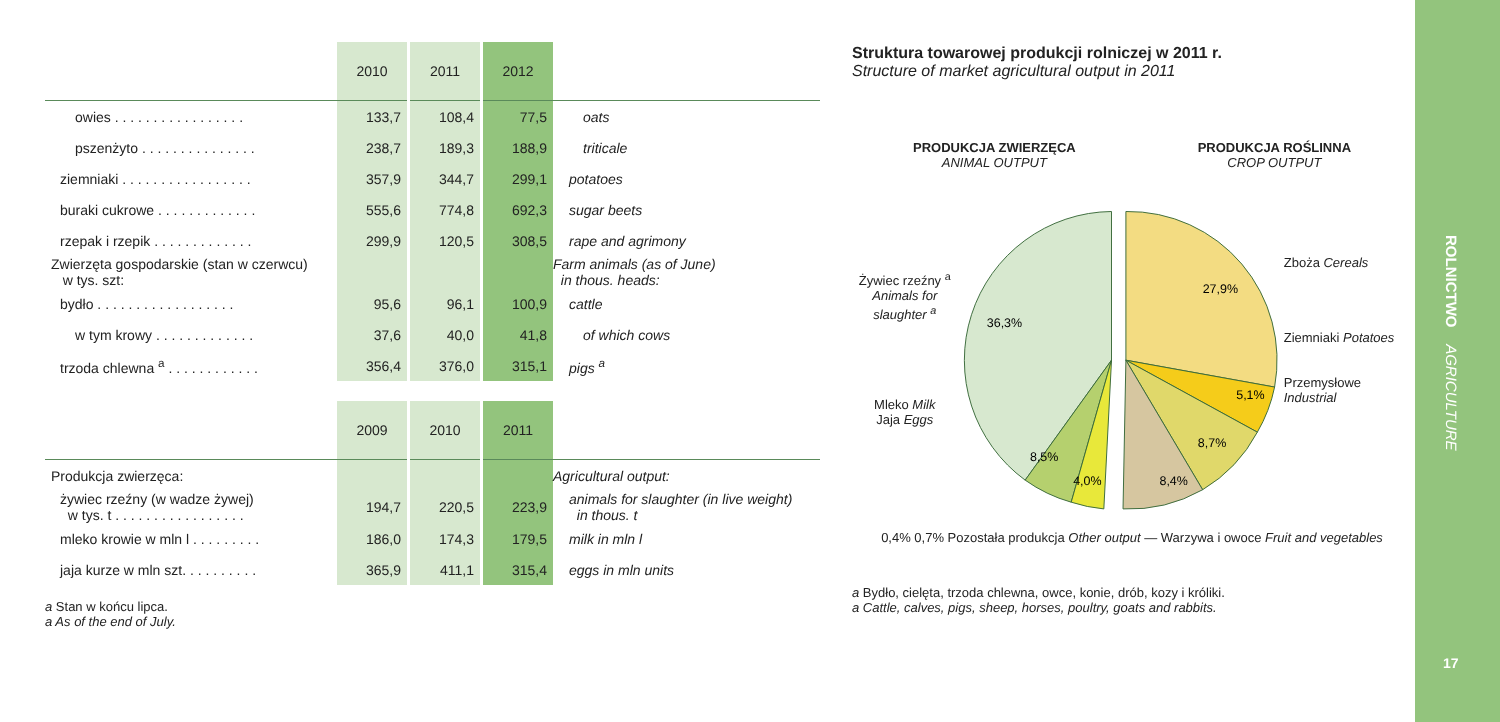| | 2010 | 2011 | 2012 | |
| --- | --- | --- | --- | --- |
| owies . . . . . . . . . . . . . . . . . | 133,7 | 108,4 | 77,5 | oats |
| pszenżyto . . . . . . . . . . . . . . . | 238,7 | 189,3 | 188,9 | triticale |
| ziemniaki . . . . . . . . . . . . . . . . . | 357,9 | 344,7 | 299,1 | potatoes |
| buraki cukrowe . . . . . . . . . . . . . | 555,6 | 774,8 | 692,3 | sugar beets |
| rzepak i rzepik . . . . . . . . . . . . . | 299,9 | 120,5 | 308,5 | rape and agrimony |
| Zwierzęta gospodarskie (stan w czerwcu) w tys. szt: | | | | Farm animals (as of June) in thous. heads: |
| bydło . . . . . . . . . . . . . . . . . . | 95,6 | 96,1 | 100,9 | cattle |
| w tym krowy . . . . . . . . . . . . . | 37,6 | 40,0 | 41,8 | of which cows |
| trzoda chlewna <sup>a</sup> . . . . . . . . . . . . | 356,4 | 376,0 | 315,1 | pigs <sup>a</sup> |
| | 2009 | 2010 | 2011 | |
| Produkcja zwierzęca: | | | | Agricultural output: |
| żywiec rzeźny (w wadze żywej) w tys. t . . . . . . . . . . . . . . . . . | 194,7 | 220,5 | 223,9 | animals for slaughter (in live weight) in thous. t |
| mleko krowie w mln l . . . . . . . . . | 186,0 | 174,3 | 179,5 | milk in mln l |
| jaja kurze w mln szt. . . . . . . . . . | 365,9 | 411,1 | 315,4 | eggs in mln units |
a Stan w końcu lipca.
a As of the end of July.
Struktura towarowej produkcji rolniczej w 2011 r.
Structure of market agricultural output in 2011
PRODUKCJA ZWIERZĘCA
ANIMAL OUTPUT
PRODUKCJA ROŚLINNA
CROP OUTPUT
Żywiec rzeźny <sup>a</sup>
Animals for slaughter <sup>a</sup>
Mleko Milk
Jaja Eggs
36,3%
27,9%
5,1%
8,7%
8,4%
8,5%
4,0%
Zboża Cereals
Ziemniaki Potatoes
Przemysłowe Industrial
0,4% 0,7% Pozostała produkcja Other output — Warzywa i owoce Fruit and vegetables
a Bydło, cielęta, trzoda chlewna, owce, konie, drób, kozy i króliki.
a Cattle, calves, pigs, sheep, horses, poultry, goats and rabbits.
ROLNICTWO AGRICULTURE
17